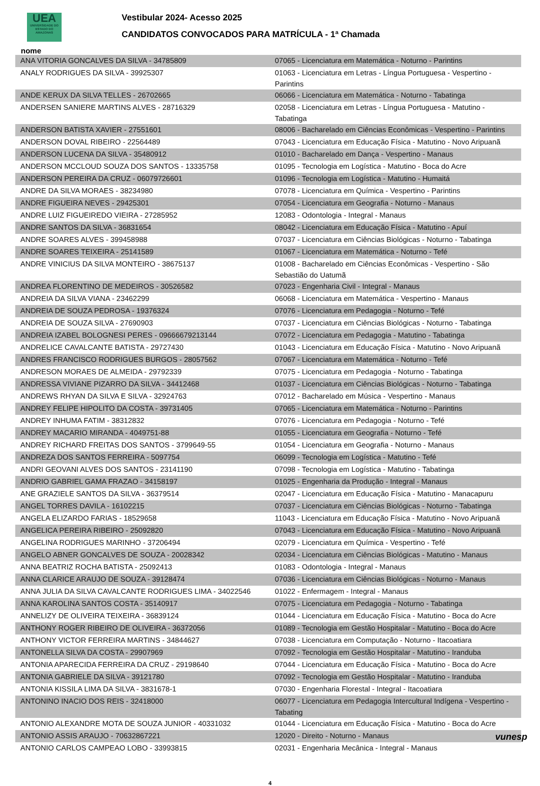UEA
UNIVERSIDADE DO ESTADO DO AMAZONAS
Vestibular 2024- Acesso 2025
CANDIDATOS CONVOCADOS PARA MATRÍCULA - 1ª Chamada
nome
| ANA VITORIA GONCALVES DA SILVA - 34785809 | 07065 - Licenciatura em Matemática - Noturno - Parintins |
| ANALY RODRIGUES DA SILVA - 39925307 | 01063 - Licenciatura em Letras - Língua Portuguesa - Vespertino - Parintins |
| ANDE KERUX DA SILVA TELLES - 26702665 | 06066 - Licenciatura em Matemática - Noturno - Tabatinga |
| ANDERSEN SANIERE MARTINS ALVES - 28716329 | 02058 - Licenciatura em Letras - Língua Portuguesa - Matutino - Tabatinga |
| ANDERSON BATISTA XAVIER - 27551601 | 08006 - Bacharelado em Ciências Econômicas - Vespertino - Parintins |
| ANDERSON DOVAL RIBEIRO - 22564489 | 07043 - Licenciatura em Educação Física - Matutino - Novo Aripuanã |
| ANDERSON LUCENA DA SILVA - 35480912 | 01010 - Bacharelado em Dança - Vespertino - Manaus |
| ANDERSON MCCLOUD SOUZA DOS SANTOS - 13335758 | 01095 - Tecnologia em Logística - Matutino - Boca do Acre |
| ANDERSON PEREIRA DA CRUZ - 06079726601 | 01096 - Tecnologia em Logística - Matutino - Humaitá |
| ANDRE DA SILVA MORAES - 38234980 | 07078 - Licenciatura em Química - Vespertino - Parintins |
| ANDRE FIGUEIRA NEVES - 29425301 | 07054 - Licenciatura em Geografia - Noturno - Manaus |
| ANDRE LUIZ FIGUEIREDO VIEIRA - 27285952 | 12083 - Odontologia - Integral - Manaus |
| ANDRE SANTOS DA SILVA - 36831654 | 08042 - Licenciatura em Educação Física - Matutino - Apuí |
| ANDRE SOARES ALVES - 399458988 | 07037 - Licenciatura em Ciências Biológicas - Noturno - Tabatinga |
| ANDRE SOARES TEIXEIRA - 25141589 | 01067 - Licenciatura em Matemática - Noturno - Tefé |
| ANDRE VINICIUS DA SILVA MONTEIRO - 38675137 | 01008 - Bacharelado em Ciências Econômicas - Vespertino - São Sebastião do Uatumã |
| ANDREA FLORENTINO DE MEDEIROS - 30526582 | 07023 - Engenharia Civil - Integral - Manaus |
| ANDREIA DA SILVA VIANA - 23462299 | 06068 - Licenciatura em Matemática - Vespertino - Manaus |
| ANDREIA DE SOUZA PEDROSA - 19376324 | 07076 - Licenciatura em Pedagogia - Noturno - Tefé |
| ANDREIA DE SOUZA SILVA - 27690903 | 07037 - Licenciatura em Ciências Biológicas - Noturno - Tabatinga |
| ANDREIA IZABEL BOLOGNESI PERES - 09666679213144 | 07072 - Licenciatura em Pedagogia - Matutino - Tabatinga |
| ANDRELICE CAVALCANTE BATISTA - 29727430 | 01043 - Licenciatura em Educação Física - Matutino - Novo Aripuanã |
| ANDRES FRANCISCO RODRIGUES BURGOS - 28057562 | 07067 - Licenciatura em Matemática - Noturno - Tefé |
| ANDRESON MORAES DE ALMEIDA - 29792339 | 07075 - Licenciatura em Pedagogia - Noturno - Tabatinga |
| ANDRESSA VIVIANE PIZARRO DA SILVA - 34412468 | 01037 - Licenciatura em Ciências Biológicas - Noturno - Tabatinga |
| ANDREWS RHYAN DA SILVA E SILVA - 32924763 | 07012 - Bacharelado em Música - Vespertino - Manaus |
| ANDREY FELIPE HIPOLITO DA COSTA - 39731405 | 07065 - Licenciatura em Matemática - Noturno - Parintins |
| ANDREY INHUMA FATIM - 38312832 | 07076 - Licenciatura em Pedagogia - Noturno - Tefé |
| ANDREY MACARIO MIRANDA - 4049751-88 | 01055 - Licenciatura em Geografia - Noturno - Tefé |
| ANDREY RICHARD FREITAS DOS SANTOS - 3799649-55 | 01054 - Licenciatura em Geografia - Noturno - Manaus |
| ANDREZA DOS SANTOS FERREIRA - 5097754 | 06099 - Tecnologia em Logística - Matutino - Tefé |
| ANDRI GEOVANI ALVES DOS SANTOS - 23141190 | 07098 - Tecnologia em Logística - Matutino - Tabatinga |
| ANDRIO GABRIEL GAMA FRAZAO - 34158197 | 01025 - Engenharia da Produção - Integral - Manaus |
| ANE GRAZIELE SANTOS DA SILVA - 36379514 | 02047 - Licenciatura em Educação Física - Matutino - Manacapuru |
| ANGEL TORRES DAVILA - 16102215 | 07037 - Licenciatura em Ciências Biológicas - Noturno - Tabatinga |
| ANGELA ELIZARDO FARIAS - 18529658 | 11043 - Licenciatura em Educação Física - Matutino - Novo Aripuanã |
| ANGELICA PEREIRA RIBEIRO - 25092820 | 07043 - Licenciatura em Educação Física - Matutino - Novo Aripuanã |
| ANGELINA RODRIGUES MARINHO - 37206494 | 02079 - Licenciatura em Química - Vespertino - Tefé |
| ANGELO ABNER GONCALVES DE SOUZA - 20028342 | 02034 - Licenciatura em Ciências Biológicas - Matutino - Manaus |
| ANNA BEATRIZ ROCHA BATISTA - 25092413 | 01083 - Odontologia - Integral - Manaus |
| ANNA CLARICE ARAUJO DE SOUZA - 39128474 | 07036 - Licenciatura em Ciências Biológicas - Noturno - Manaus |
| ANNA JULIA DA SILVA CAVALCANTE RODRIGUES LIMA - 34022546 | 01022 - Enfermagem - Integral - Manaus |
| ANNA KAROLINA SANTOS COSTA - 35140917 | 07075 - Licenciatura em Pedagogia - Noturno - Tabatinga |
| ANNELIZY DE OLIVEIRA TEIXEIRA - 36839124 | 01044 - Licenciatura em Educação Física - Matutino - Boca do Acre |
| ANTHONY ROGER RIBEIRO DE OLIVEIRA - 36372056 | 01089 - Tecnologia em Gestão Hospitalar - Matutino - Boca do Acre |
| ANTHONY VICTOR FERREIRA MARTINS - 34844627 | 07038 - Licenciatura em Computação - Noturno - Itacoatiara |
| ANTONELLA SILVA DA COSTA - 29907969 | 07092 - Tecnologia em Gestão Hospitalar - Matutino - Iranduba |
| ANTONIA APARECIDA FERREIRA DA CRUZ - 29198640 | 07044 - Licenciatura em Educação Física - Matutino - Boca do Acre |
| ANTONIA GABRIELE DA SILVA - 39121780 | 07092 - Tecnologia em Gestão Hospitalar - Matutino - Iranduba |
| ANTONIA KISSILA LIMA DA SILVA - 3831678-1 | 07030 - Engenharia Florestal - Integral - Itacoatiara |
| ANTONINO INACIO DOS REIS - 32418000 | 06077 - Licenciatura em Pedagogia Intercultural Indígena - Vespertino - Tabating |
| ANTONIO ALEXANDRE MOTA DE SOUZA JUNIOR - 40331032 | 01044 - Licenciatura em Educação Física - Matutino - Boca do Acre |
| ANTONIO ASSIS ARAUJO - 70632867221 | 12020 - Direito - Noturno - Manaus |
| ANTONIO CARLOS CAMPEAO LOBO - 33993815 | 02031 - Engenharia Mecânica - Integral - Manaus |
4
vunesp